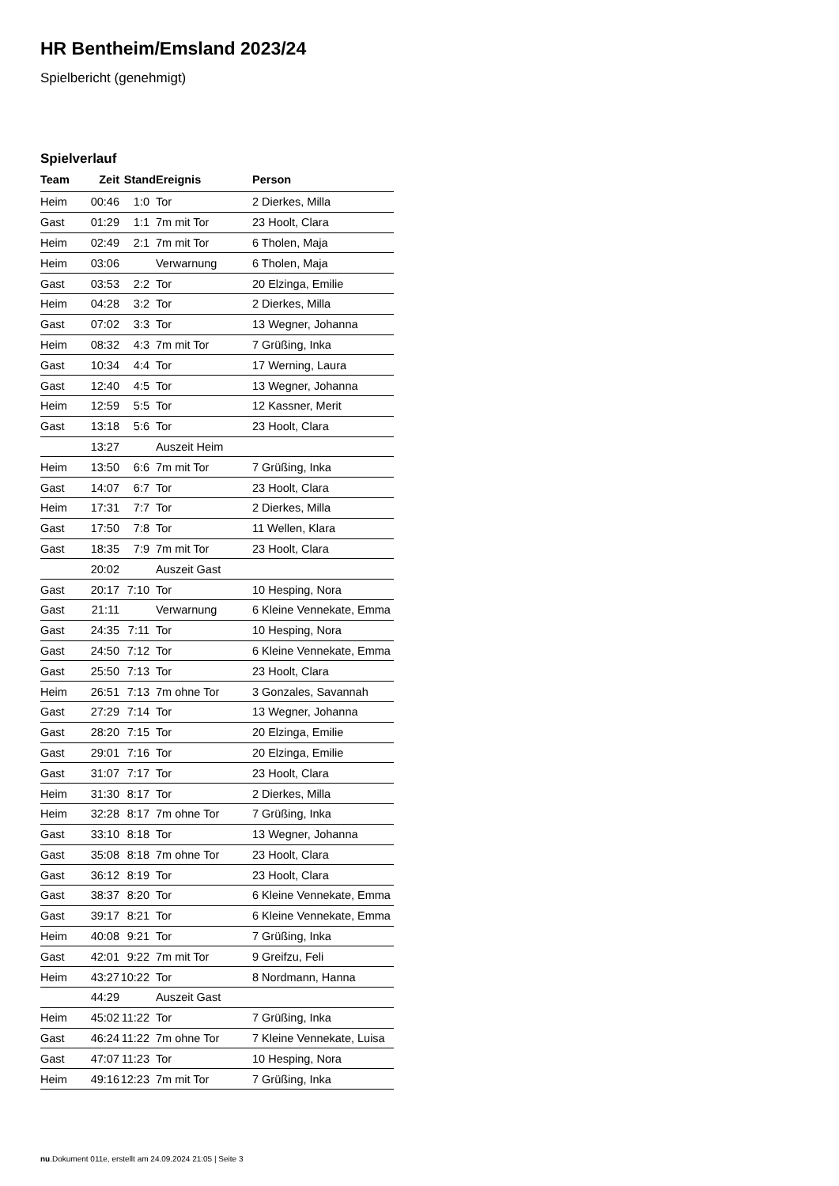HR Bentheim/Emsland 2023/24
Spielbericht (genehmigt)
Spielverlauf
| Team | Zeit | Stand | Ereignis | Person |
| --- | --- | --- | --- | --- |
| Heim | 00:46 | 1:0 | Tor | 2 Dierkes, Milla |
| Gast | 01:29 | 1:1 | 7m mit Tor | 23 Hoolt, Clara |
| Heim | 02:49 | 2:1 | 7m mit Tor | 6 Tholen, Maja |
| Heim | 03:06 | | Verwarnung | 6 Tholen, Maja |
| Gast | 03:53 | 2:2 | Tor | 20 Elzinga, Emilie |
| Heim | 04:28 | 3:2 | Tor | 2 Dierkes, Milla |
| Gast | 07:02 | 3:3 | Tor | 13 Wegner, Johanna |
| Heim | 08:32 | 4:3 | 7m mit Tor | 7 Grüßing, Inka |
| Gast | 10:34 | 4:4 | Tor | 17 Werning, Laura |
| Gast | 12:40 | 4:5 | Tor | 13 Wegner, Johanna |
| Heim | 12:59 | 5:5 | Tor | 12 Kassner, Merit |
| Gast | 13:18 | 5:6 | Tor | 23 Hoolt, Clara |
| | 13:27 | | Auszeit Heim | |
| Heim | 13:50 | 6:6 | 7m mit Tor | 7 Grüßing, Inka |
| Gast | 14:07 | 6:7 | Tor | 23 Hoolt, Clara |
| Heim | 17:31 | 7:7 | Tor | 2 Dierkes, Milla |
| Gast | 17:50 | 7:8 | Tor | 11 Wellen, Klara |
| Gast | 18:35 | 7:9 | 7m mit Tor | 23 Hoolt, Clara |
| | 20:02 | | Auszeit Gast | |
| Gast | 20:17 | 7:10 | Tor | 10 Hesping, Nora |
| Gast | 21:11 | | Verwarnung | 6 Kleine Vennekate, Emma |
| Gast | 24:35 | 7:11 | Tor | 10 Hesping, Nora |
| Gast | 24:50 | 7:12 | Tor | 6 Kleine Vennekate, Emma |
| Gast | 25:50 | 7:13 | Tor | 23 Hoolt, Clara |
| Heim | 26:51 | 7:13 | 7m ohne Tor | 3 Gonzales, Savannah |
| Gast | 27:29 | 7:14 | Tor | 13 Wegner, Johanna |
| Gast | 28:20 | 7:15 | Tor | 20 Elzinga, Emilie |
| Gast | 29:01 | 7:16 | Tor | 20 Elzinga, Emilie |
| Gast | 31:07 | 7:17 | Tor | 23 Hoolt, Clara |
| Heim | 31:30 | 8:17 | Tor | 2 Dierkes, Milla |
| Heim | 32:28 | 8:17 | 7m ohne Tor | 7 Grüßing, Inka |
| Gast | 33:10 | 8:18 | Tor | 13 Wegner, Johanna |
| Gast | 35:08 | 8:18 | 7m ohne Tor | 23 Hoolt, Clara |
| Gast | 36:12 | 8:19 | Tor | 23 Hoolt, Clara |
| Gast | 38:37 | 8:20 | Tor | 6 Kleine Vennekate, Emma |
| Gast | 39:17 | 8:21 | Tor | 6 Kleine Vennekate, Emma |
| Heim | 40:08 | 9:21 | Tor | 7 Grüßing, Inka |
| Gast | 42:01 | 9:22 | 7m mit Tor | 9 Greifzu, Feli |
| Heim | 43:27 | 10:22 | Tor | 8 Nordmann, Hanna |
| | 44:29 | | Auszeit Gast | |
| Heim | 45:02 | 11:22 | Tor | 7 Grüßing, Inka |
| Gast | 46:24 | 11:22 | 7m ohne Tor | 7 Kleine Vennekate, Luisa |
| Gast | 47:07 | 11:23 | Tor | 10 Hesping, Nora |
| Heim | 49:16 | 12:23 | 7m mit Tor | 7 Grüßing, Inka |
nu.Dokument 011e, erstellt am 24.09.2024 21:05 | Seite 3